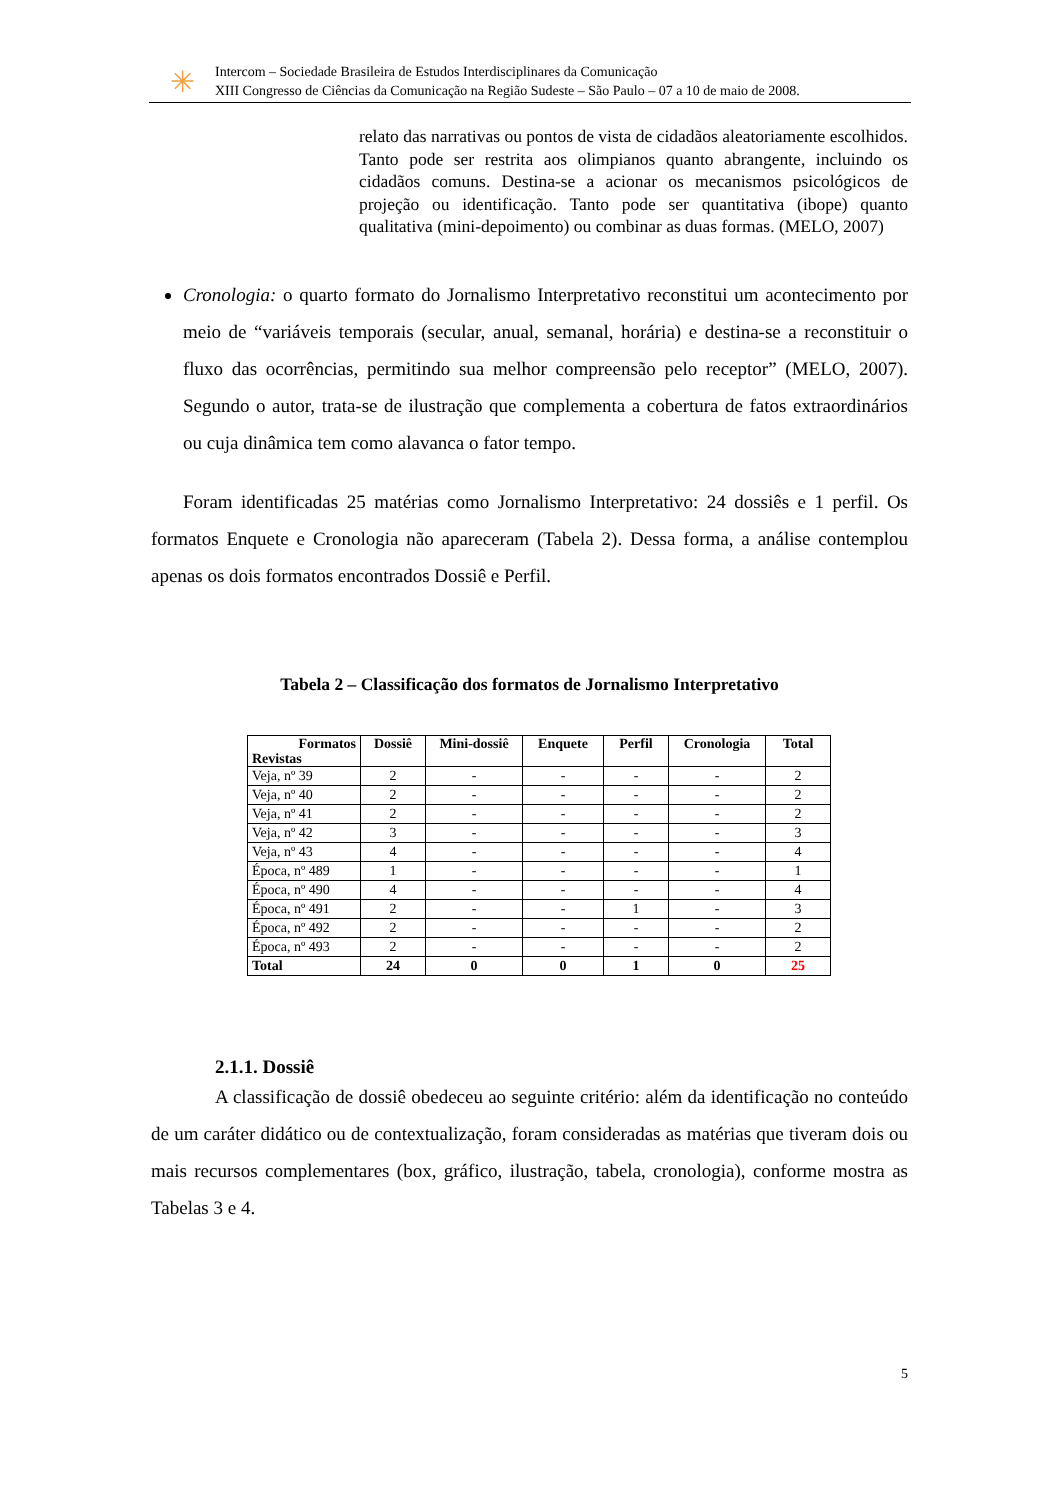✳
Intercom – Sociedade Brasileira de Estudos Interdisciplinares da Comunicação
XIII Congresso de Ciências da Comunicação na Região Sudeste – São Paulo – 07 a 10 de maio de 2008.
relato das narrativas ou pontos de vista de cidadãos aleatoriamente escolhidos. Tanto pode ser restrita aos olimpianos quanto abrangente, incluindo os cidadãos comuns. Destina-se a acionar os mecanismos psicológicos de projeção ou identificação. Tanto pode ser quantitativa (ibope) quanto qualitativa (mini-depoimento) ou combinar as duas formas. (MELO, 2007)
Cronologia: o quarto formato do Jornalismo Interpretativo reconstitui um acontecimento por meio de “variáveis temporais (secular, anual, semanal, horária) e destina-se a reconstituir o fluxo das ocorrências, permitindo sua melhor compreensão pelo receptor” (MELO, 2007). Segundo o autor, trata-se de ilustração que complementa a cobertura de fatos extraordinários ou cuja dinâmica tem como alavanca o fator tempo.
Foram identificadas 25 matérias como Jornalismo Interpretativo: 24 dossiês e 1 perfil. Os formatos Enquete e Cronologia não apareceram (Tabela 2). Dessa forma, a análise contemplou apenas os dois formatos encontrados Dossiê e Perfil.
Tabela 2 – Classificação dos formatos de Jornalismo Interpretativo
| Formatos Revistas | Dossiê | Mini-dossiê | Enquete | Perfil | Cronologia | Total |
| --- | --- | --- | --- | --- | --- | --- |
| Veja, nº 39 | 2 | - | - | - | - | 2 |
| Veja, nº 40 | 2 | - | - | - | - | 2 |
| Veja, nº 41 | 2 | - | - | - | - | 2 |
| Veja, nº 42 | 3 | - | - | - | - | 3 |
| Veja, nº 43 | 4 | - | - | - | - | 4 |
| Época, nº 489 | 1 | - | - | - | - | 1 |
| Época, nº 490 | 4 | - | - | - | - | 4 |
| Época, nº 491 | 2 | - | - | 1 | - | 3 |
| Época, nº 492 | 2 | - | - | - | - | 2 |
| Época, nº 493 | 2 | - | - | - | - | 2 |
| Total | 24 | 0 | 0 | 1 | 0 | 25 |
2.1.1. Dossiê
A classificação de dossiê obedeceu ao seguinte critério: além da identificação no conteúdo de um caráter didático ou de contextualização, foram consideradas as matérias que tiveram dois ou mais recursos complementares (box, gráfico, ilustração, tabela, cronologia), conforme mostra as Tabelas 3 e 4.
5